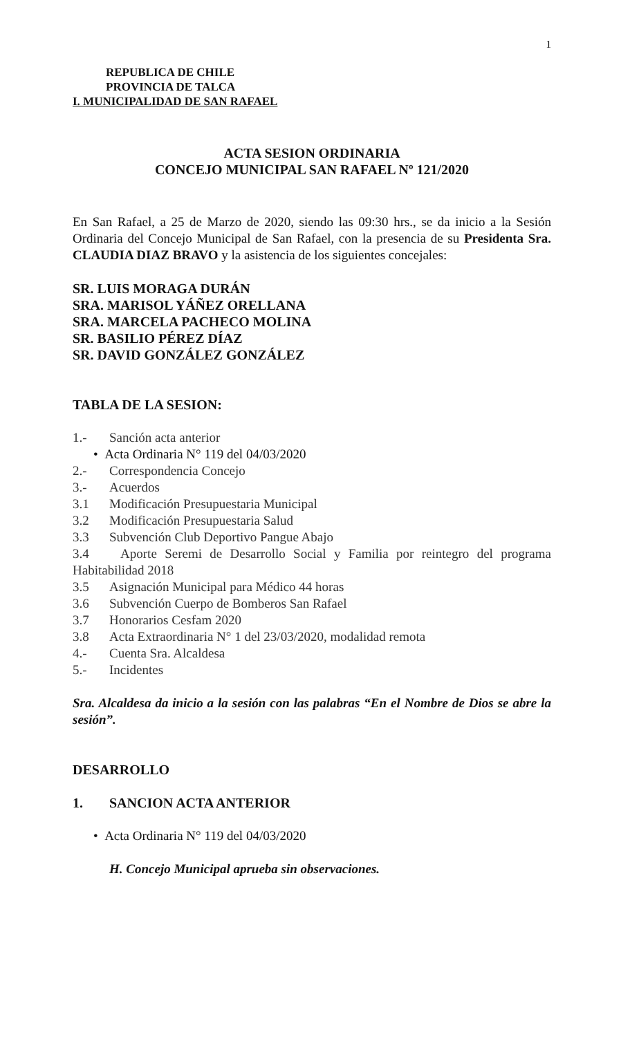1
REPUBLICA DE CHILE
PROVINCIA DE TALCA
I. MUNICIPALIDAD DE SAN RAFAEL
ACTA SESION ORDINARIA
CONCEJO MUNICIPAL SAN RAFAEL Nº 121/2020
En San Rafael, a 25 de Marzo de 2020, siendo las 09:30 hrs., se da inicio a la Sesión Ordinaria del Concejo Municipal de San Rafael, con la presencia de su Presidenta Sra. CLAUDIA DIAZ BRAVO y la asistencia de los siguientes concejales:
SR. LUIS MORAGA DURÁN
SRA. MARISOL YÁÑEZ ORELLANA
SRA. MARCELA PACHECO MOLINA
SR. BASILIO PÉREZ DÍAZ
SR. DAVID GONZÁLEZ GONZÁLEZ
TABLA DE LA SESION:
1.- Sanción acta anterior
• Acta Ordinaria N° 119 del 04/03/2020
2.- Correspondencia Concejo
3.- Acuerdos
3.1 Modificación Presupuestaria Municipal
3.2 Modificación Presupuestaria Salud
3.3 Subvención Club Deportivo Pangue Abajo
3.4 Aporte Seremi de Desarrollo Social y Familia por reintegro del programa Habitabilidad 2018
3.5 Asignación Municipal para Médico 44 horas
3.6 Subvención Cuerpo de Bomberos San Rafael
3.7 Honorarios Cesfam 2020
3.8 Acta Extraordinaria N° 1 del 23/03/2020, modalidad remota
4.- Cuenta Sra. Alcaldesa
5.- Incidentes
Sra. Alcaldesa da inicio a la sesión con las palabras “En el Nombre de Dios se abre la sesión”.
DESARROLLO
1. SANCION ACTA ANTERIOR
• Acta Ordinaria N° 119 del 04/03/2020
H. Concejo Municipal aprueba sin observaciones.